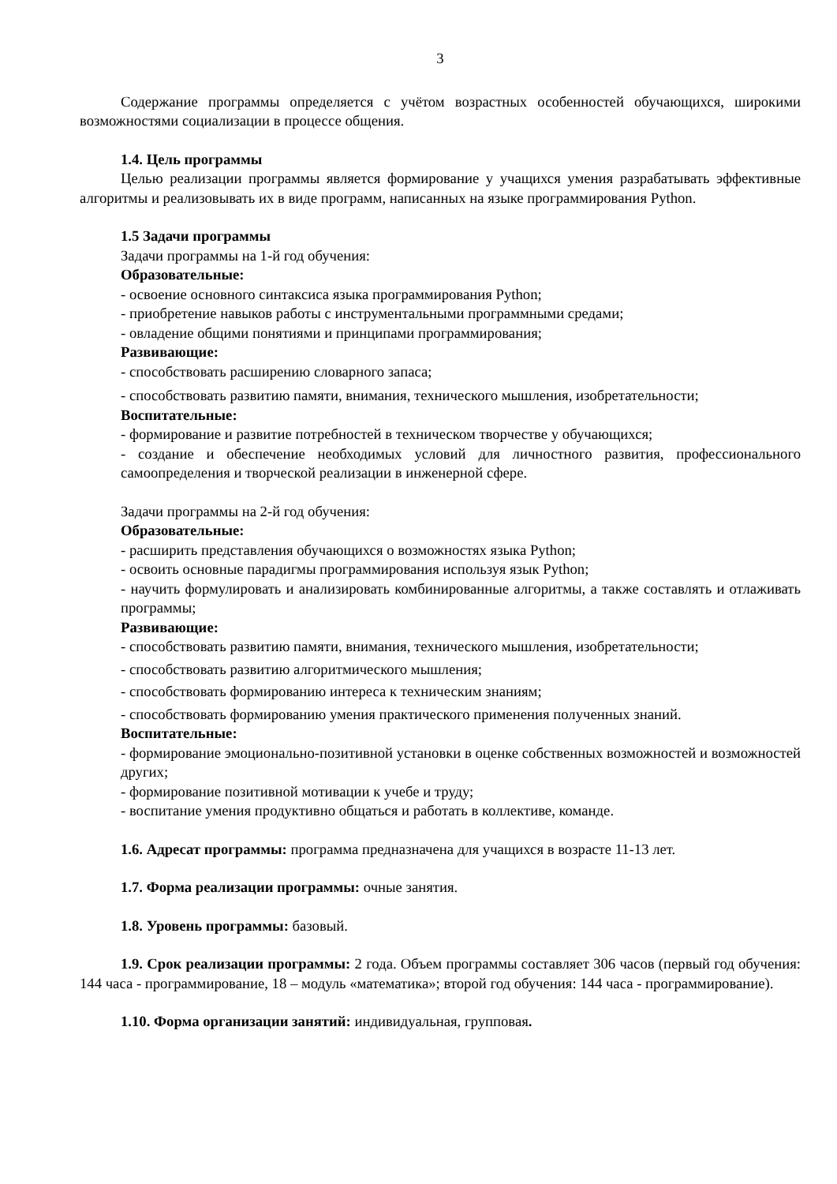3
Содержание программы определяется с учётом возрастных особенностей обучающихся, широкими возможностями социализации в процессе общения.
1.4. Цель программы
Целью реализации программы является формирование у учащихся умения разрабатывать эффективные алгоритмы и реализовывать их в виде программ, написанных на языке программирования Python.
1.5 Задачи программы
Задачи программы на 1-й год обучения:
Образовательные:
- освоение основного синтаксиса языка программирования Python;
- приобретение навыков работы с инструментальными программными средами;
- овладение общими понятиями и принципами программирования;
Развивающие:
- способствовать расширению словарного запаса;
- способствовать развитию памяти, внимания, технического мышления, изобретательности;
Воспитательные:
- формирование и развитие потребностей в техническом творчестве у обучающихся;
- создание и обеспечение необходимых условий для личностного развития, профессионального самоопределения и творческой реализации в инженерной сфере.
Задачи программы на 2-й год обучения:
Образовательные:
- расширить представления обучающихся о возможностях языка Python;
- освоить основные парадигмы программирования используя язык Python;
- научить формулировать и анализировать комбинированные алгоритмы, а также составлять и отлаживать программы;
Развивающие:
- способствовать развитию памяти, внимания, технического мышления, изобретательности;
- способствовать развитию алгоритмического мышления;
- способствовать формированию интереса к техническим знаниям;
- способствовать формированию умения практического применения полученных знаний.
Воспитательные:
- формирование эмоционально-позитивной установки в оценке собственных возможностей и возможностей других;
- формирование позитивной мотивации к учебе и труду;
- воспитание умения продуктивно общаться и работать в коллективе, команде.
1.6. Адресат программы: программа предназначена для учащихся в возрасте 11-13 лет.
1.7. Форма реализации программы: очные занятия.
1.8. Уровень программы: базовый.
1.9. Срок реализации программы: 2 года. Объем программы составляет 306 часов (первый год обучения: 144 часа - программирование, 18 – модуль «математика»; второй год обучения: 144 часа - программирование).
1.10. Форма организации занятий: индивидуальная, групповая.